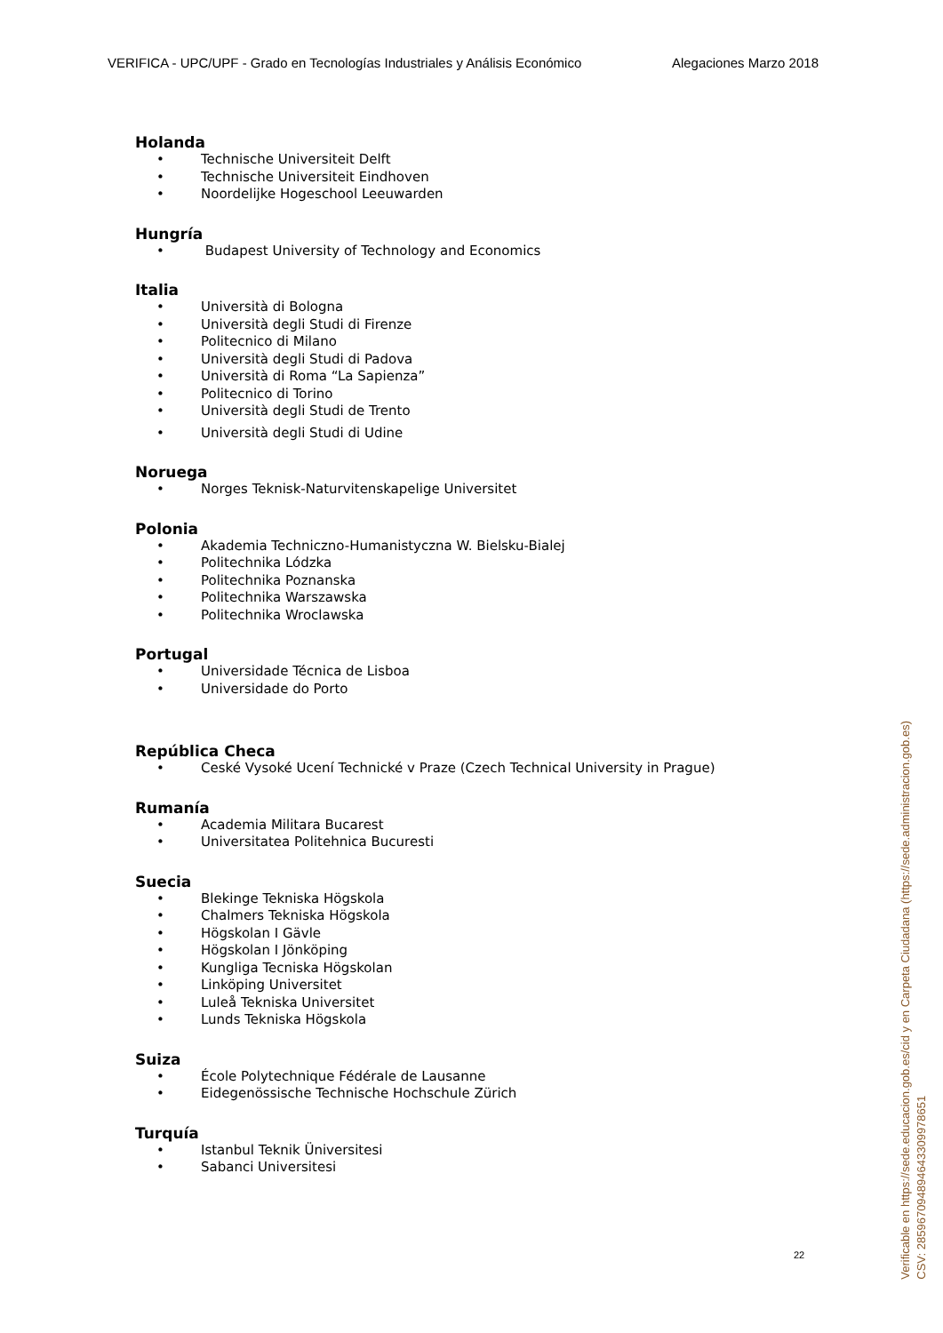VERIFICA - UPC/UPF - Grado en Tecnologías Industriales y Análisis Económico Alegaciones Marzo 2018
Holanda
• Technische Universiteit Delft
• Technische Universiteit Eindhoven
• Noordelijke Hogeschool Leeuwarden
Hungría
• Budapest University of Technology and Economics
Italia
• Università di Bologna
• Università degli Studi di Firenze
• Politecnico di Milano
• Università degli Studi di Padova
• Università di Roma “La Sapienza”
• Politecnico di Torino
• Università degli Studi de Trento
• Università degli Studi di Udine
Noruega
• Norges Teknisk-Naturvitenskapelige Universitet
Polonia
• Akademia Techniczno-Humanistyczna W. Bielsku-Bialej
• Politechnika Lódzka
• Politechnika Poznanska
• Politechnika Warszawska
• Politechnika Wroclawska
Portugal
• Universidade Técnica de Lisboa
• Universidade do Porto
República Checa
• Ceské Vysoké Ucení Technické v Praze (Czech Technical University in Prague)
Rumanía
• Academia Militara Bucarest
• Universitatea Politehnica Bucuresti
Suecia
• Blekinge Tekniska Högskola
• Chalmers Tekniska Högskola
• Högskolan I Gävle
• Högskolan I Jönköping
• Kungliga Tecniska Högskolan
• Linköping Universitet
• Luleå Tekniska Universitet
• Lunds Tekniska Högskola
Suiza
• École Polytechnique Fédérale de Lausanne
• Eidegenössische Technische Hochschule Zürich
Turquía
• Istanbul Teknik Üniversitesi
• Sabanci Universitesi
22
Verificable en https://sede.educacion.gob.es/cid y en Carpeta Ciudadana (https://sede.administracion.gob.es)
CSV: 285967094894643309978651